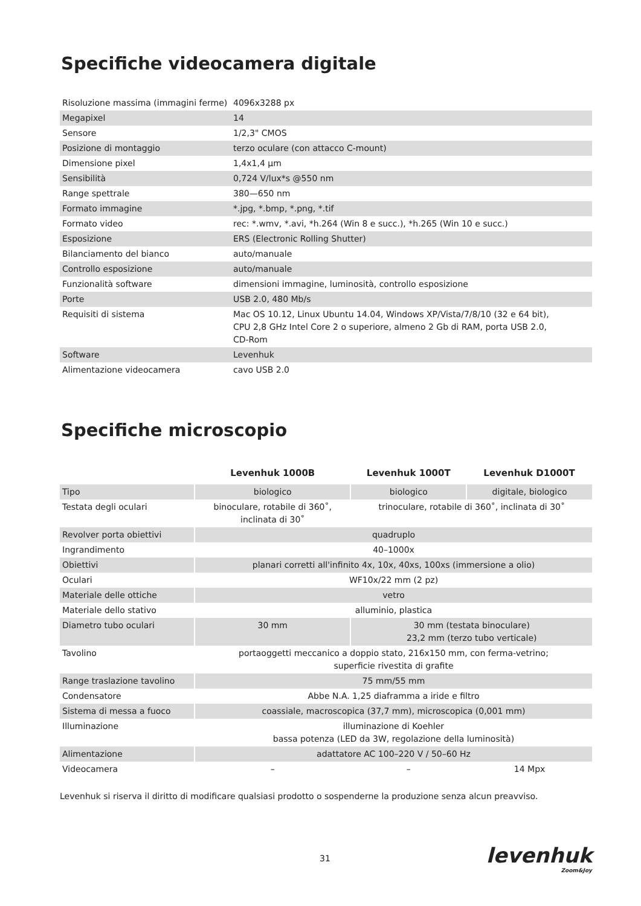Specifiche videocamera digitale
| Risoluzione massima (immagini ferme) | 4096x3288 px |
| Megapixel | 14 |
| Sensore | 1/2,3" CMOS |
| Posizione di montaggio | terzo oculare (con attacco C-mount) |
| Dimensione pixel | 1,4x1,4 μm |
| Sensibilità | 0,724 V/lux*s @550 nm |
| Range spettrale | 380—650 nm |
| Formato immagine | *.jpg, *.bmp, *.png, *.tif |
| Formato video | rec: *.wmv, *.avi, *h.264 (Win 8 e succ.), *h.265 (Win 10 e succ.) |
| Esposizione | ERS (Electronic Rolling Shutter) |
| Bilanciamento del bianco | auto/manuale |
| Controllo esposizione | auto/manuale |
| Funzionalità software | dimensioni immagine, luminosità, controllo esposizione |
| Porte | USB 2.0, 480 Mb/s |
| Requisiti di sistema | Mac OS 10.12, Linux Ubuntu 14.04, Windows XP/Vista/7/8/10 (32 e 64 bit), CPU 2,8 GHz Intel Core 2 o superiore, almeno 2 Gb di RAM, porta USB 2.0, CD-Rom |
| Software | Levenhuk |
| Alimentazione videocamera | cavo USB 2.0 |
Specifiche microscopio
| | Levenhuk 1000B | Levenhuk 1000T | Levenhuk D1000T |
| --- | --- | --- | --- |
| Tipo | biologico | biologico | digitale, biologico |
| Testata degli oculari | binoculare, rotabile di 360˚, inclinata di 30˚ | trinoculare, rotabile di 360˚, inclinata di 30˚ | |
| Revolver porta obiettivi | quadruplo | | |
| Ingrandimento | 40–1000x | | |
| Obiettivi | planari corretti all'infinito 4x, 10x, 40xs, 100xs (immersione a olio) | | |
| Oculari | WF10x/22 mm (2 pz) | | |
| Materiale delle ottiche | vetro | | |
| Materiale dello stativo | alluminio, plastica | | |
| Diametro tubo oculari | 30 mm | 30 mm (testata binoculare) 23,2 mm (terzo tubo verticale) | |
| Tavolino | portaoggetti meccanico a doppio stato, 216x150 mm, con ferma-vetrino; superficie rivestita di grafite | | |
| Range traslazione tavolino | 75 mm/55 mm | | |
| Condensatore | Abbe N.A. 1,25 diaframma a iride e filtro | | |
| Sistema di messa a fuoco | coassiale, macroscopica (37,7 mm), microscopica (0,001 mm) | | |
| Illuminazione | illuminazione di Koehler bassa potenza (LED da 3W, regolazione della luminosità) | | |
| Alimentazione | adattatore AC 100–220 V / 50–60 Hz | | |
| Videocamera | – | – | 14 Mpx |
Levenhuk si riserva il diritto di modificare qualsiasi prodotto o sospenderne la produzione senza alcun preavviso.
31 levenhuk
Zoom&Joy